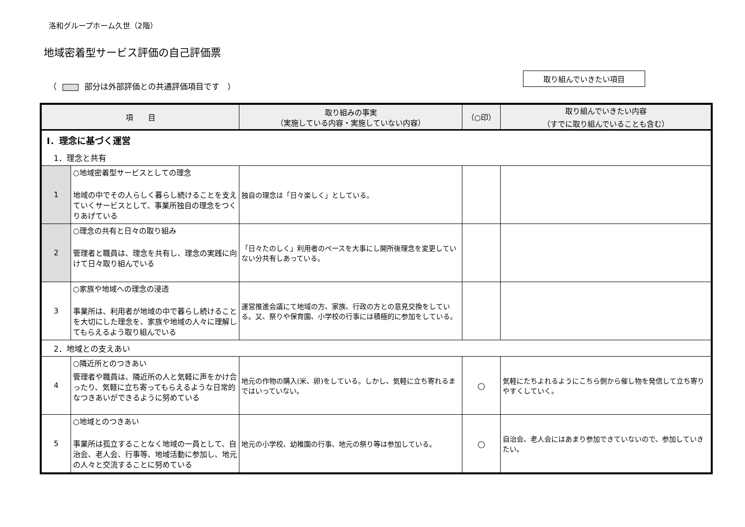洛和グループホーム久世（2階）
地域密着型サービス評価の自己評価票
（ 部分は外部評価との共通評価項目です　） 取り組んでいきたい項目
| 項 目 | | 取り組みの事実 （実施している内容・実施していない内容） | （○印） | 取り組んでいきたい内容 （すでに取り組んでいることも含む） |
| --- | --- | --- | --- | --- |
| Ⅰ．理念に基づく運営 | | | | |
| 1．理念と共有 | | | | |
| 1 | ○地域密着型サービスとしての理念 地域の中でその人らしく暮らし続けることを支えていくサービスとして、事業所独自の理念をつくりあげている | 独自の理念は「日々楽しく」としている。 | | |
| 2 | ○理念の共有と日々の取り組み 管理者と職員は、理念を共有し、理念の実践に向けて日々取り組んでいる | 「日々たのしく」利用者のペースを大事にし開所後理念を変更していない分共有しあっている。 | | |
| 3 | ○家族や地域への理念の浸透 事業所は、利用者が地域の中で暮らし続けることを大切にした理念を、家族や地域の人々に理解してもらえるよう取り組んでいる | 運営推進会議にて地域の方、家族、行政の方との意見交換をしている。又、祭りや保育園、小学校の行事には積極的に参加をしている。 | | |
| 2．地域との支えあい | | | | |
| 4 | ○隣近所とのつきあい 管理者や職員は、隣近所の人と気軽に声をかけ合ったり、気軽に立ち寄ってもらえるような日常的なつきあいができるように努めている | 地元の作物の購入(米、卵)をしている。しかし、気軽に立ち寄れるまではいっていない。 | ○ | 気軽にたちよれるようにこちら側から催し物を発信して立ち寄りやすくしていく。 |
| 5 | ○地域とのつきあい 事業所は孤立することなく地域の一員として、自治会、老人会、行事等、地域活動に参加し、地元の人々と交流することに努めている | 地元の小学校、幼稚園の行事、地元の祭り等は参加している。 | ○ | 自治会、老人会にはあまり参加できていないので、参加していきたい。 |